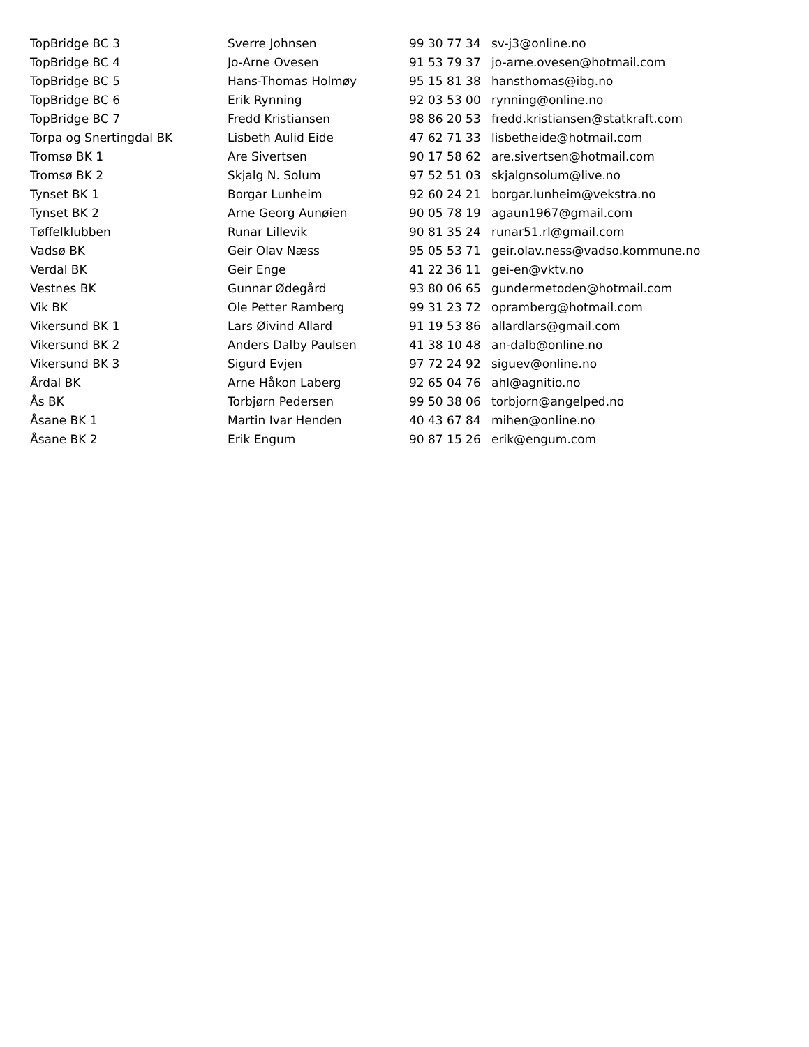| TopBridge BC 3 | Sverre Johnsen | 99 30 77 34 | sv-j3@online.no |
| TopBridge BC 4 | Jo-Arne Ovesen | 91 53 79 37 | jo-arne.ovesen@hotmail.com |
| TopBridge BC 5 | Hans-Thomas Holmøy | 95 15 81 38 | hansthomas@ibg.no |
| TopBridge BC 6 | Erik Rynning | 92 03 53 00 | rynning@online.no |
| TopBridge BC 7 | Fredd Kristiansen | 98 86 20 53 | fredd.kristiansen@statkraft.com |
| Torpa og Snertingdal BK | Lisbeth Aulid Eide | 47 62 71 33 | lisbetheide@hotmail.com |
| Tromsø BK 1 | Are Sivertsen | 90 17 58 62 | are.sivertsen@hotmail.com |
| Tromsø BK 2 | Skjalg N. Solum | 97 52 51 03 | skjalgnsolum@live.no |
| Tynset BK 1 | Borgar Lunheim | 92 60 24 21 | borgar.lunheim@vekstra.no |
| Tynset BK 2 | Arne Georg Aunøien | 90 05 78 19 | agaun1967@gmail.com |
| Tøffelklubben | Runar Lillevik | 90 81 35 24 | runar51.rl@gmail.com |
| Vadsø BK | Geir Olav Næss | 95 05 53 71 | geir.olav.ness@vadso.kommune.no |
| Verdal BK | Geir Enge | 41 22 36 11 | gei-en@vktv.no |
| Vestnes BK | Gunnar Ødegård | 93 80 06 65 | gundermetoden@hotmail.com |
| Vik BK | Ole Petter Ramberg | 99 31 23 72 | opramberg@hotmail.com |
| Vikersund BK 1 | Lars Øivind Allard | 91 19 53 86 | allardlars@gmail.com |
| Vikersund BK 2 | Anders Dalby Paulsen | 41 38 10 48 | an-dalb@online.no |
| Vikersund BK 3 | Sigurd Evjen | 97 72 24 92 | siguev@online.no |
| Årdal BK | Arne Håkon Laberg | 92 65 04 76 | ahl@agnitio.no |
| Ås BK | Torbjørn Pedersen | 99 50 38 06 | torbjorn@angelped.no |
| Åsane BK 1 | Martin Ivar Henden | 40 43 67 84 | mihen@online.no |
| Åsane BK 2 | Erik Engum | 90 87 15 26 | erik@engum.com |